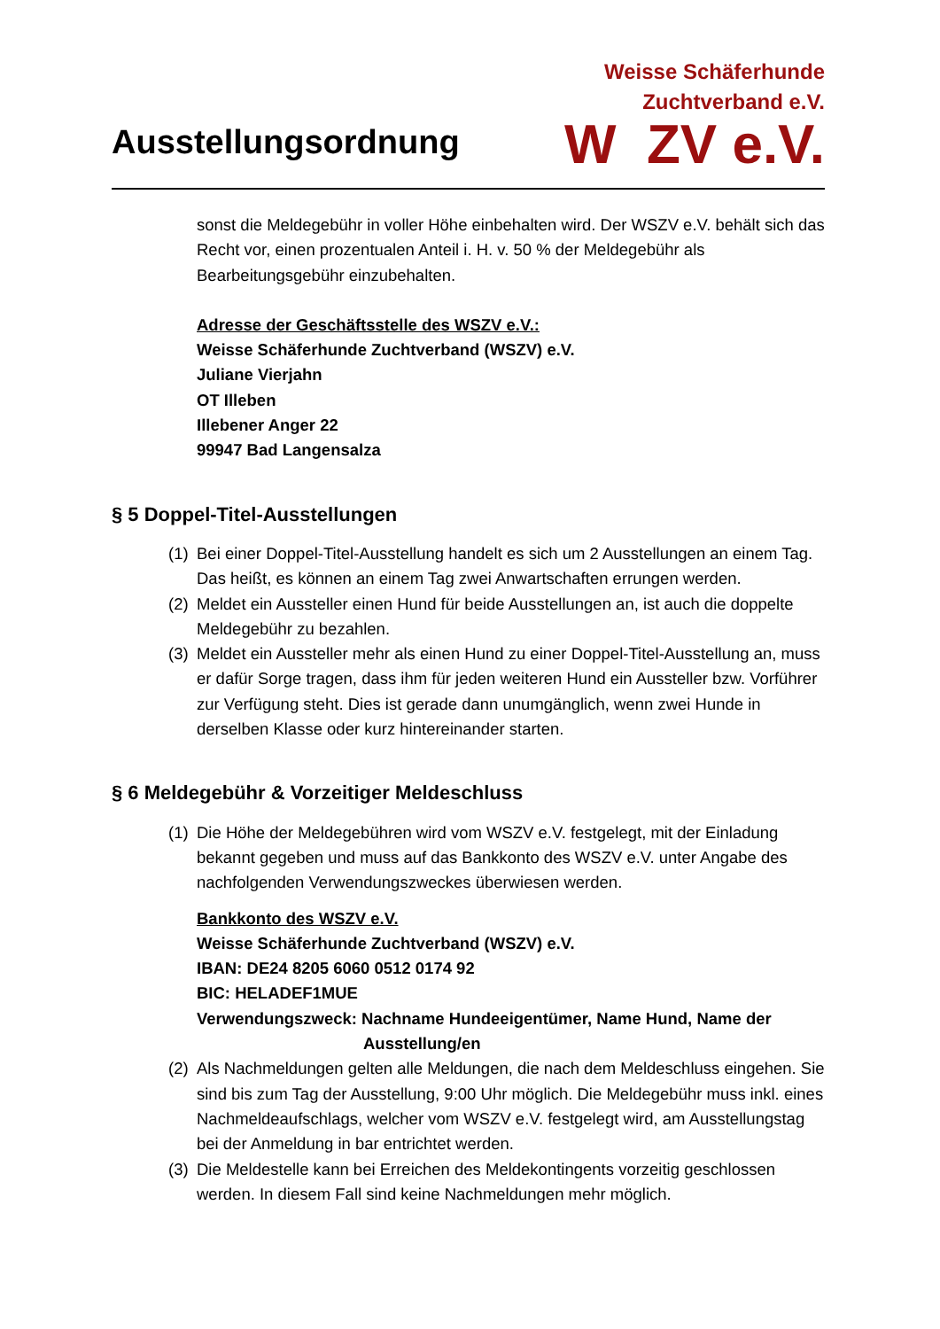Ausstellungsordnung
Weisse Schäferhunde
Zuchtverband e.V.
W ZV e.V.
sonst die Meldegebühr in voller Höhe einbehalten wird. Der WSZV e.V. behält sich das Recht vor, einen prozentualen Anteil i. H. v. 50 % der Meldegebühr als Bearbeitungsgebühr einzubehalten.
Adresse der Geschäftsstelle des WSZV e.V.:
Weisse Schäferhunde Zuchtverband (WSZV) e.V.
Juliane Vierjahn
OT Illeben
Illebener Anger 22
99947 Bad Langensalza
§ 5 Doppel-Titel-Ausstellungen
(1) Bei einer Doppel-Titel-Ausstellung handelt es sich um 2 Ausstellungen an einem Tag. Das heißt, es können an einem Tag zwei Anwartschaften errungen werden.
(2) Meldet ein Aussteller einen Hund für beide Ausstellungen an, ist auch die doppelte Meldegebühr zu bezahlen.
(3) Meldet ein Aussteller mehr als einen Hund zu einer Doppel-Titel-Ausstellung an, muss er dafür Sorge tragen, dass ihm für jeden weiteren Hund ein Aussteller bzw. Vorführer zur Verfügung steht. Dies ist gerade dann unumgänglich, wenn zwei Hunde in derselben Klasse oder kurz hintereinander starten.
§ 6 Meldegebühr & Vorzeitiger Meldeschluss
(1) Die Höhe der Meldegebühren wird vom WSZV e.V. festgelegt, mit der Einladung bekannt gegeben und muss auf das Bankkonto des WSZV e.V. unter Angabe des nachfolgenden Verwendungszweckes überwiesen werden.
Bankkonto des WSZV e.V.
Weisse Schäferhunde Zuchtverband (WSZV) e.V.
IBAN: DE24 8205 6060 0512 0174 92
BIC: HELADEF1MUE
Verwendungszweck: Nachname Hundeeigentümer, Name Hund, Name der
Ausstellung/en
(2) Als Nachmeldungen gelten alle Meldungen, die nach dem Meldeschluss eingehen. Sie sind bis zum Tag der Ausstellung, 9:00 Uhr möglich. Die Meldegebühr muss inkl. eines Nachmeldeaufschlags, welcher vom WSZV e.V. festgelegt wird, am Ausstellungstag bei der Anmeldung in bar entrichtet werden.
(3) Die Meldestelle kann bei Erreichen des Meldekontingents vorzeitig geschlossen werden. In diesem Fall sind keine Nachmeldungen mehr möglich.